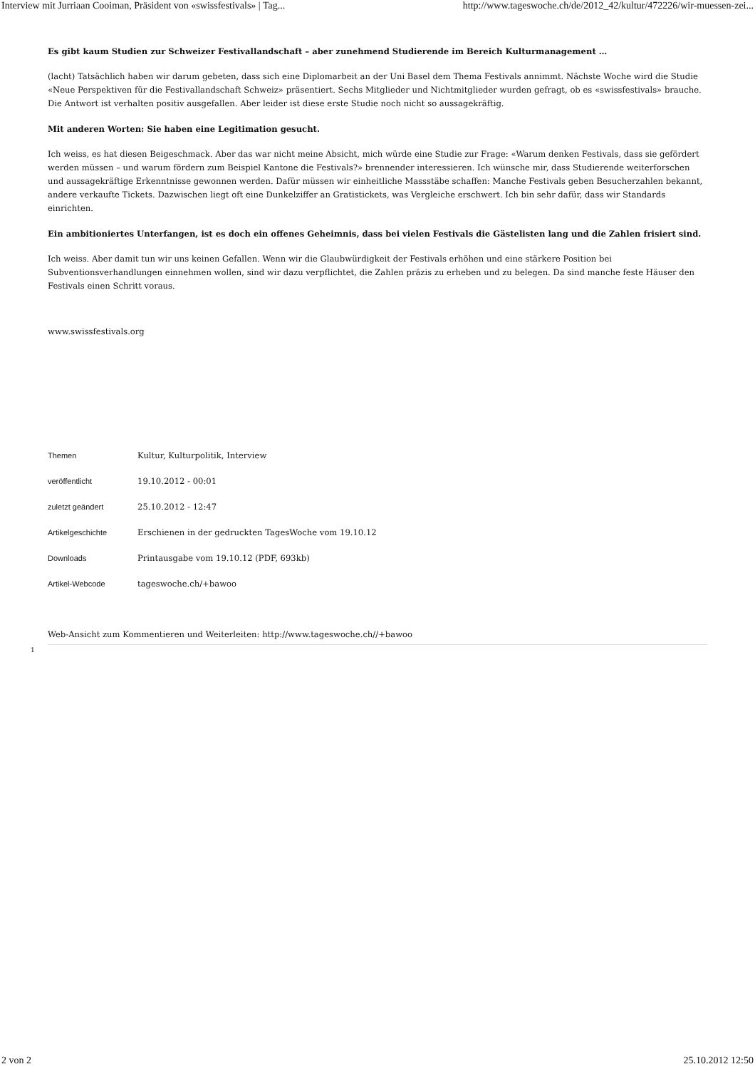Interview mit Jurriaan Cooiman, Präsident von «swissfestivals» | Tag... http://www.tageswoche.ch/de/2012_42/kultur/472226/wir-muessen-zei...
Es gibt kaum Studien zur Schweizer Festivallandschaft – aber zunehmend Studierende im Bereich Kulturmanagement …
(lacht) Tatsächlich haben wir darum gebeten, dass sich eine Diplomarbeit an der Uni Basel dem Thema Festivals annimmt. Nächste Woche wird die Studie «Neue Perspektiven für die Festivallandschaft Schweiz» präsentiert. Sechs Mitglieder und Nichtmitglieder wurden gefragt, ob es «swissfestivals» brauche. Die Antwort ist verhalten positiv ausgefallen. Aber leider ist diese erste Studie noch nicht so aussagekräftig.
Mit anderen Worten: Sie haben eine Legitimation gesucht.
Ich weiss, es hat diesen Beigeschmack. Aber das war nicht meine Absicht, mich würde eine Studie zur Frage: «Warum denken Festivals, dass sie gefördert werden müssen – und warum fördern zum Beispiel Kantone die Festivals?» brennender interessieren. Ich wünsche mir, dass Studierende weiterforschen und aussagekräftige Erkenntnisse gewonnen werden. Dafür müssen wir einheitliche Massstäbe schaffen: Manche Festivals geben Besucherzahlen bekannt, andere verkaufte Tickets. Dazwischen liegt oft eine Dunkelziffer an Gratistickets, was Vergleiche erschwert. Ich bin sehr dafür, dass wir Standards einrichten.
Ein ambitioniertes Unterfangen, ist es doch ein offenes Geheimnis, dass bei vielen Festivals die Gästelisten lang und die Zahlen frisiert sind.
Ich weiss. Aber damit tun wir uns keinen Gefallen. Wenn wir die Glaubwürdigkeit der Festivals erhöhen und eine stärkere Position bei Subventionsverhandlungen einnehmen wollen, sind wir dazu verpflichtet, die Zahlen präzis zu erheben und zu belegen. Da sind manche feste Häuser den Festivals einen Schritt voraus.
www.swissfestivals.org
| Themen | Kultur , Kulturpolitik , Interview |
| veröffentlicht | 19.10.2012 - 00:01 |
| zuletzt geändert | 25.10.2012 - 12:47 |
| Artikelgeschichte | Erschienen in der gedruckten TagesWoche vom 19.10.12 |
| Downloads | Printausgabe vom 19.10.12 (PDF, 693kb) |
| Artikel-Webcode | tageswoche.ch/+bawoo |
Web-Ansicht zum Kommentieren und Weiterleiten: http://www.tageswoche.ch//+bawoo
1
2 von 2 25.10.2012 12:50